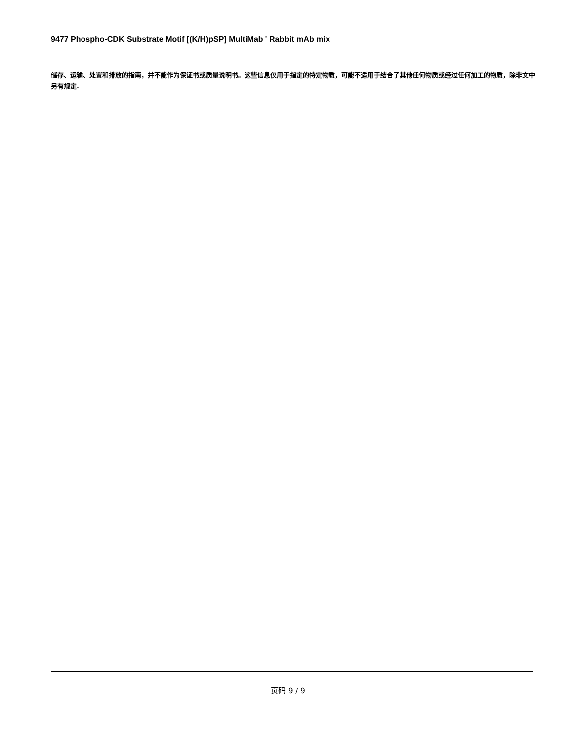9477 Phospho-CDK Substrate Motif [(K/H)pSP] MultiMab<sup>™</sup> Rabbit mAb mix
储存、运输、处置和排放的指南，并不能作为保证书或质量说明书。这些信息仅用于指定的特定物质，可能不适用于结合了其他任何物质或经过任何加工的物质，除非文中另有规定.
页码 9 / 9